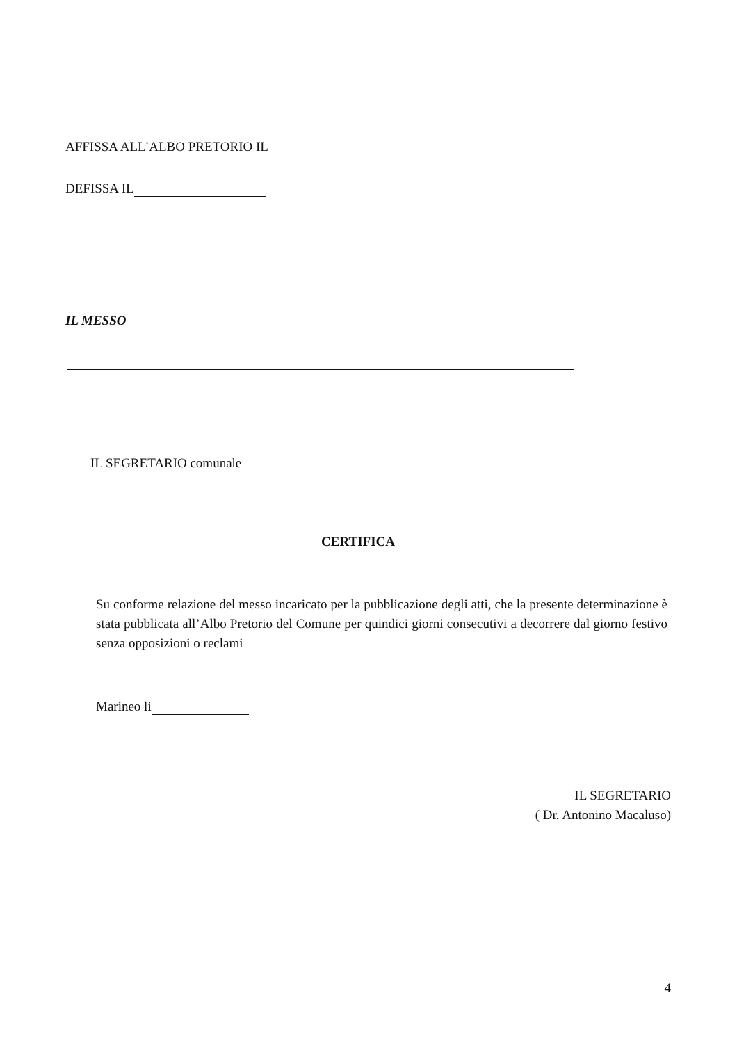AFFISSA ALL’ALBO PRETORIO IL
DEFISSA IL
IL MESSO
IL SEGRETARIO comunale
CERTIFICA
Su conforme relazione del messo incaricato per la pubblicazione degli atti, che la presente determinazione è stata pubblicata all’Albo Pretorio del Comune per quindici giorni consecutivi a decorrere dal giorno festivo senza opposizioni o reclami
Marineo li
IL SEGRETARIO
( Dr. Antonino Macaluso)
4